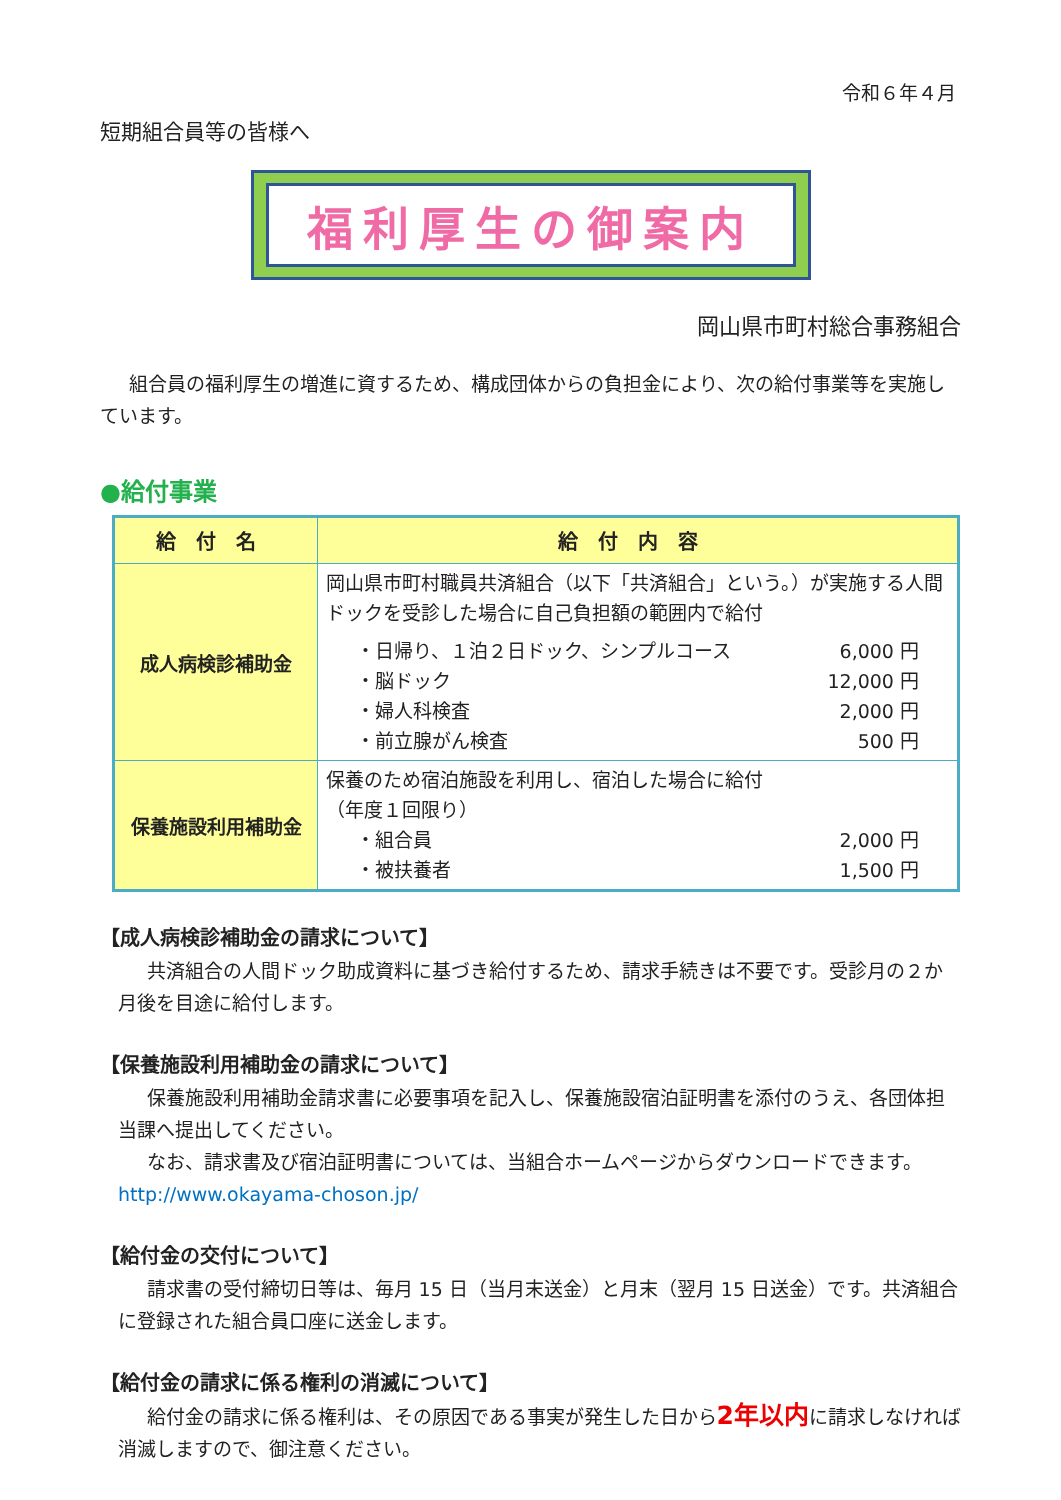令和６年４月
短期組合員等の皆様へ
福利厚生の御案内
岡山県市町村総合事務組合
組合員の福利厚生の増進に資するため、構成団体からの負担金により、次の給付事業等を実施しています。
●給付事業
| 給付名 | 給付内容 |
| --- | --- |
| 成人病検診補助金 | 岡山県市町村職員共済組合（以下「共済組合」という。）が実施する人間ドックを受診した場合に自己負担額の範囲内で給付 ・日帰り、１泊２日ドック、シンプルコース 6,000 円 ・脳ドック 12,000 円 ・婦人科検査 2,000 円 ・前立腺がん検査 500 円 |
| 保養施設利用補助金 | 保養のため宿泊施設を利用し、宿泊した場合に給付 （年度１回限り） ・組合員 2,000 円 ・被扶養者 1,500 円 |
【成人病検診補助金の請求について】
共済組合の人間ドック助成資料に基づき給付するため、請求手続きは不要です。受診月の２か月後を目途に給付します。
【保養施設利用補助金の請求について】
保養施設利用補助金請求書に必要事項を記入し、保養施設宿泊証明書を添付のうえ、各団体担当課へ提出してください。
なお、請求書及び宿泊証明書については、当組合ホームページからダウンロードできます。http://www.okayama-choson.jp/
【給付金の交付について】
請求書の受付締切日等は、毎月 15 日（当月末送金）と月末（翌月 15 日送金）です。共済組合に登録された組合員口座に送金します。
【給付金の請求に係る権利の消滅について】
給付金の請求に係る権利は、その原因である事実が発生した日から2年以内に請求しなければ消滅しますので、御注意ください。